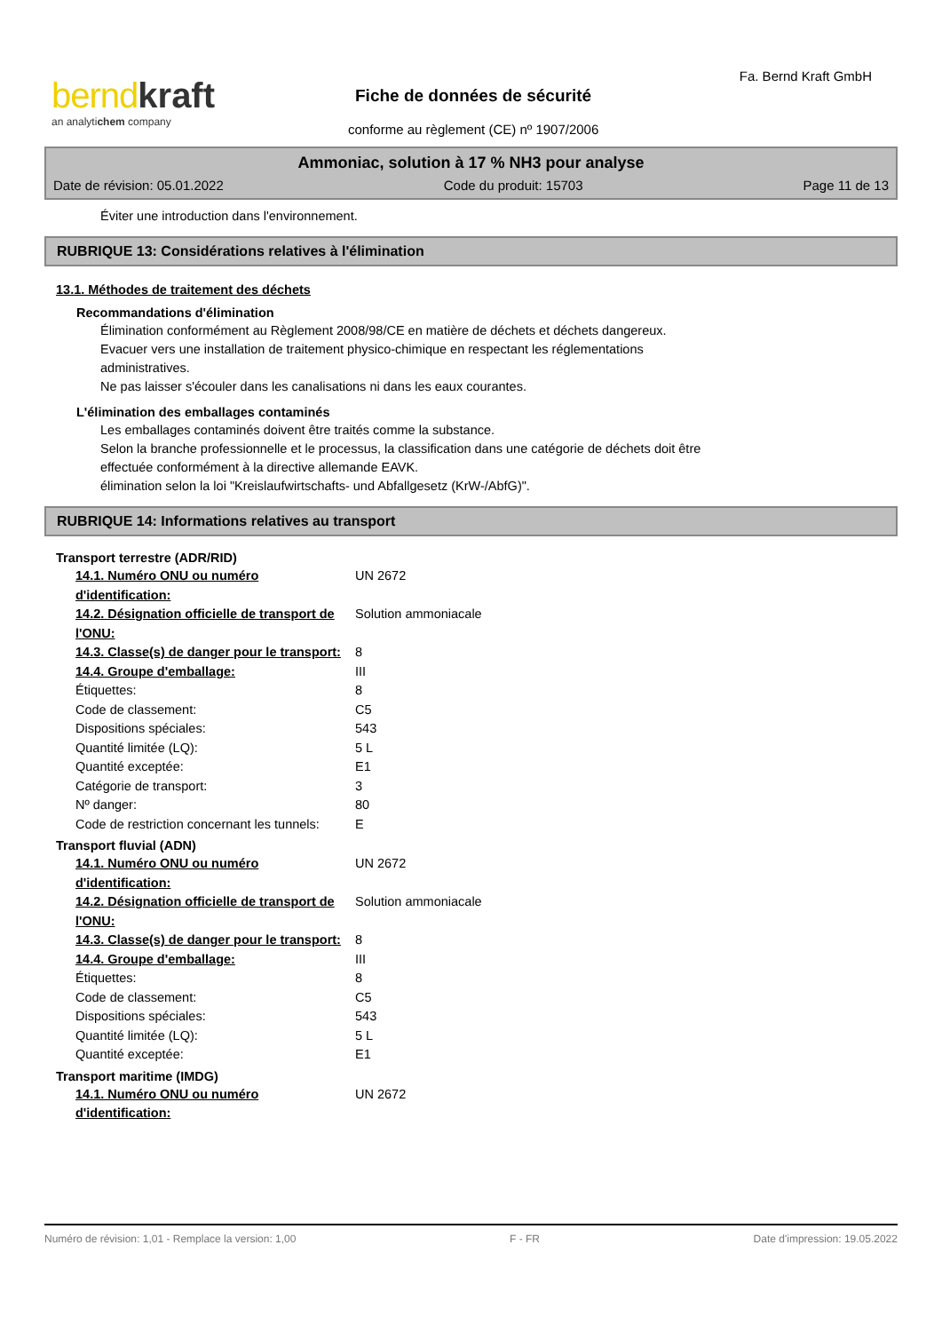bernd kraft
an analytichem company
Fa. Bernd Kraft GmbH
Fiche de données de sécurité
conforme au règlement (CE) nº 1907/2006
Ammoniac, solution à 17 % NH3 pour analyse
Date de révision: 05.01.2022 Code du produit: 15703 Page 11 de 13
Éviter une introduction dans l'environnement.
RUBRIQUE 13: Considérations relatives à l'élimination
13.1. Méthodes de traitement des déchets
Recommandations d'élimination
Élimination conformément au Règlement 2008/98/CE en matière de déchets et déchets dangereux.
Evacuer vers une installation de traitement physico-chimique en respectant les réglementations
administratives.
Ne pas laisser s'écouler dans les canalisations ni dans les eaux courantes.
L'élimination des emballages contaminés
Les emballages contaminés doivent être traités comme la substance.
Selon la branche professionnelle et le processus, la classification dans une catégorie de déchets doit être
effectuée conformément à la directive allemande EAVK.
élimination selon la loi "Kreislaufwirtschafts- und Abfallgesetz (KrW-/AbfG)".
RUBRIQUE 14: Informations relatives au transport
Transport terrestre (ADR/RID)
| 14.1. Numéro ONU ou numéro d'identification: | UN 2672 |
| 14.2. Désignation officielle de transport de l'ONU: | Solution ammoniacale |
| 14.3. Classe(s) de danger pour le transport: | 8 |
| 14.4. Groupe d'emballage: | III |
| Étiquettes: | 8 |
| Code de classement: | C5 |
| Dispositions spéciales: | 543 |
| Quantité limitée (LQ): | 5 L |
| Quantité exceptée: | E1 |
| Catégorie de transport: | 3 |
| Nº danger: | 80 |
| Code de restriction concernant les tunnels: | E |
Transport fluvial (ADN)
| 14.1. Numéro ONU ou numéro d'identification: | UN 2672 |
| 14.2. Désignation officielle de transport de l'ONU: | Solution ammoniacale |
| 14.3. Classe(s) de danger pour le transport: | 8 |
| 14.4. Groupe d'emballage: | III |
| Étiquettes: | 8 |
| Code de classement: | C5 |
| Dispositions spéciales: | 543 |
| Quantité limitée (LQ): | 5 L |
| Quantité exceptée: | E1 |
Transport maritime (IMDG)
| 14.1. Numéro ONU ou numéro d'identification: | UN 2672 |
Numéro de révision: 1,01 - Remplace la version: 1,00 F - FR Date d'impression: 19.05.2022